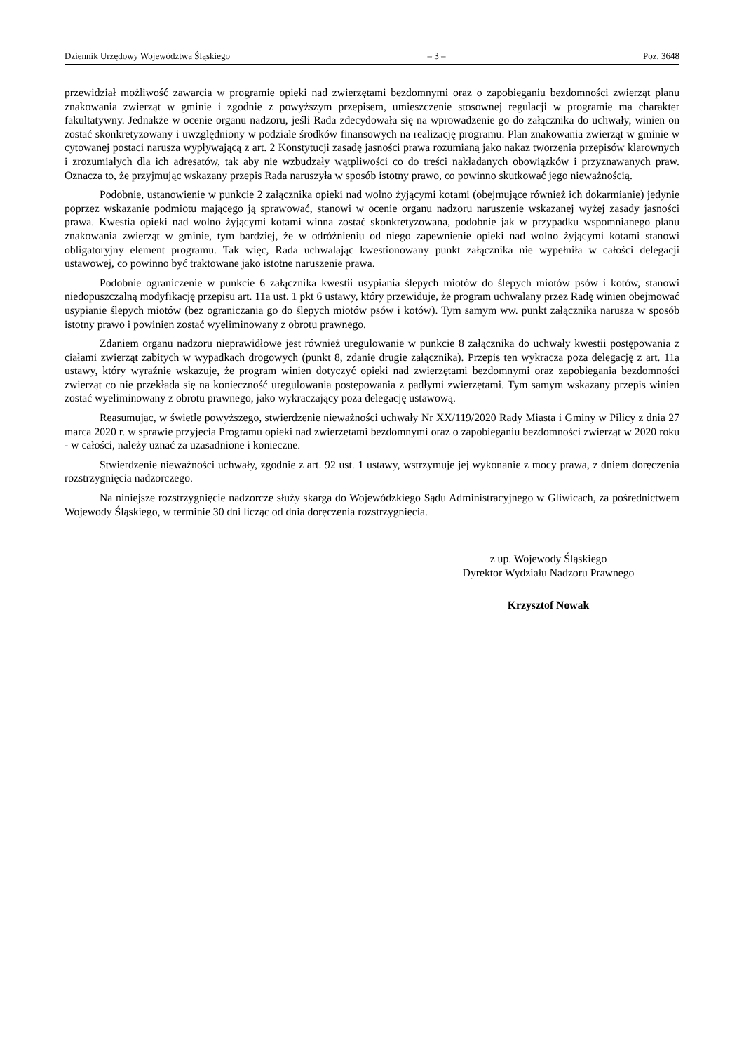Dziennik Urzędowy Województwa Śląskiego – 3 – Poz. 3648
przewidział możliwość zawarcia w programie opieki nad zwierzętami bezdomnymi oraz o zapobieganiu bezdomności zwierząt planu znakowania zwierząt w gminie i zgodnie z powyższym przepisem, umieszczenie stosownej regulacji w programie ma charakter fakultatywny. Jednakże w ocenie organu nadzoru, jeśli Rada zdecydowała się na wprowadzenie go do załącznika do uchwały, winien on zostać skonkretyzowany i uwzględniony w podziale środków finansowych na realizację programu. Plan znakowania zwierząt w gminie w cytowanej postaci narusza wypływającą z art. 2 Konstytucji zasadę jasności prawa rozumianą jako nakaz tworzenia przepisów klarownych i zrozumiałych dla ich adresatów, tak aby nie wzbudzały wątpliwości co do treści nakładanych obowiązków i przyznawanych praw. Oznacza to, że przyjmując wskazany przepis Rada naruszyła w sposób istotny prawo, co powinno skutkować jego nieważnością.
Podobnie, ustanowienie w punkcie 2 załącznika opieki nad wolno żyjącymi kotami (obejmujące również ich dokarmianie) jedynie poprzez wskazanie podmiotu mającego ją sprawować, stanowi w ocenie organu nadzoru naruszenie wskazanej wyżej zasady jasności prawa. Kwestia opieki nad wolno żyjącymi kotami winna zostać skonkretyzowana, podobnie jak w przypadku wspomnianego planu znakowania zwierząt w gminie, tym bardziej, że w odróżnieniu od niego zapewnienie opieki nad wolno żyjącymi kotami stanowi obligatoryjny element programu. Tak więc, Rada uchwalając kwestionowany punkt załącznika nie wypełniła w całości delegacji ustawowej, co powinno być traktowane jako istotne naruszenie prawa.
Podobnie ograniczenie w punkcie 6 załącznika kwestii usypiania ślepych miotów do ślepych miotów psów i kotów, stanowi niedopuszczalną modyfikację przepisu art. 11a ust. 1 pkt 6 ustawy, który przewiduje, że program uchwalany przez Radę winien obejmować usypianie ślepych miotów (bez ograniczania go do ślepych miotów psów i kotów). Tym samym ww. punkt załącznika narusza w sposób istotny prawo i powinien zostać wyeliminowany z obrotu prawnego.
Zdaniem organu nadzoru nieprawidłowe jest również uregulowanie w punkcie 8 załącznika do uchwały kwestii postępowania z ciałami zwierząt zabitych w wypadkach drogowych (punkt 8, zdanie drugie załącznika). Przepis ten wykracza poza delegację z art. 11a ustawy, który wyraźnie wskazuje, że program winien dotyczyć opieki nad zwierzętami bezdomnymi oraz zapobiegania bezdomności zwierząt co nie przekłada się na konieczność uregulowania postępowania z padłymi zwierzętami. Tym samym wskazany przepis winien zostać wyeliminowany z obrotu prawnego, jako wykraczający poza delegację ustawową.
Reasumując, w świetle powyższego, stwierdzenie nieważności uchwały Nr XX/119/2020 Rady Miasta i Gminy w Pilicy z dnia 27 marca 2020 r. w sprawie przyjęcia Programu opieki nad zwierzętami bezdomnymi oraz o zapobieganiu bezdomności zwierząt w 2020 roku - w całości, należy uznać za uzasadnione i konieczne.
Stwierdzenie nieważności uchwały, zgodnie z art. 92 ust. 1 ustawy, wstrzymuje jej wykonanie z mocy prawa, z dniem doręczenia rozstrzygnięcia nadzorczego.
Na niniejsze rozstrzygnięcie nadzorcze służy skarga do Wojewódzkiego Sądu Administracyjnego w Gliwicach, za pośrednictwem Wojewody Śląskiego, w terminie 30 dni licząc od dnia doręczenia rozstrzygnięcia.
z up. Wojewody Śląskiego
Dyrektor Wydziału Nadzoru Prawnego
Krzysztof Nowak